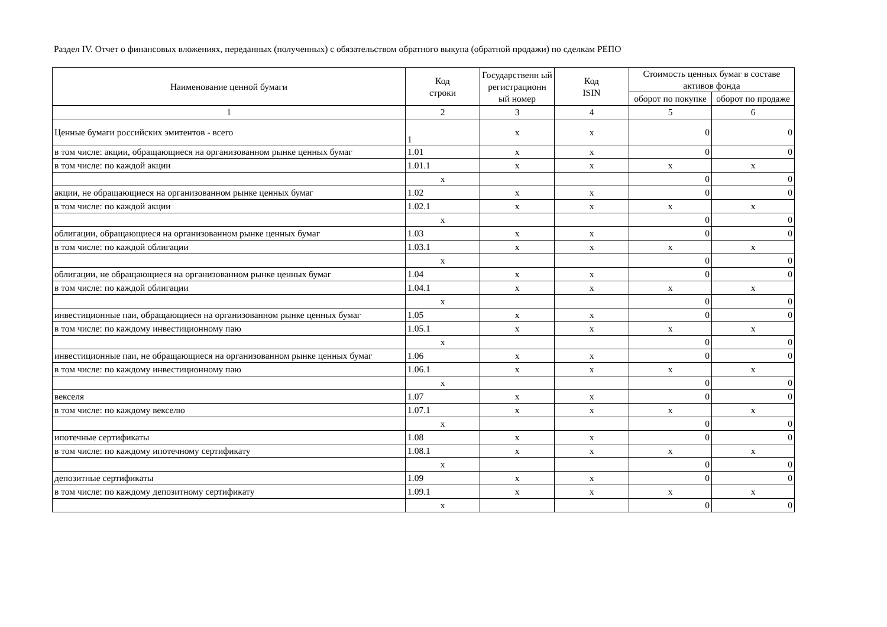Раздел IV. Отчет о финансовых вложениях, переданных (полученных) с обязательством обратного выкупа (обратной продажи) по сделкам РЕПО
| Наименование ценной бумаги | Код строки | Государственн ый регистрационн ый номер | Код ISIN | Стоимость ценных бумаг в составе активов фонда | |
| --- | --- | --- | --- | --- | --- |
| | | | | оборот по покупке | оборот по продаже |
| 1 | 2 | 3 | 4 | 5 | 6 |
| Ценные бумаги российских эмитентов - всего | 1 | x | x | 0 | 0 |
| в том числе: акции, обращающиеся на организованном рынке ценных бумаг | 1.01 | x | x | 0 | 0 |
| в том числе: по каждой акции | 1.01.1 | x | x | x | x |
| | x | | | 0 | 0 |
| акции, не обращающиеся на организованном рынке ценных бумаг | 1.02 | x | x | 0 | 0 |
| в том числе: по каждой акции | 1.02.1 | x | x | x | x |
| | x | | | 0 | 0 |
| облигации, обращающиеся на организованном рынке ценных бумаг | 1.03 | x | x | 0 | 0 |
| в том числе: по каждой облигации | 1.03.1 | x | x | x | x |
| | x | | | 0 | 0 |
| облигации, не обращающиеся на организованном рынке ценных бумаг | 1.04 | x | x | 0 | 0 |
| в том числе: по каждой облигации | 1.04.1 | x | x | x | x |
| | x | | | 0 | 0 |
| инвестиционные паи, обращающиеся на организованном рынке ценных бумаг | 1.05 | x | x | 0 | 0 |
| в том числе: по каждому инвестиционному паю | 1.05.1 | x | x | x | x |
| | x | | | 0 | 0 |
| инвестиционные паи, не обращающиеся на организованном рынке ценных бумаг | 1.06 | x | x | 0 | 0 |
| в том числе: по каждому инвестиционному паю | 1.06.1 | x | x | x | x |
| | x | | | 0 | 0 |
| векселя | 1.07 | x | x | 0 | 0 |
| в том числе: по каждому векселю | 1.07.1 | x | x | x | x |
| | x | | | 0 | 0 |
| ипотечные сертификаты | 1.08 | x | x | 0 | 0 |
| в том числе: по каждому ипотечному сертификату | 1.08.1 | x | x | x | x |
| | x | | | 0 | 0 |
| депозитные сертификаты | 1.09 | x | x | 0 | 0 |
| в том числе: по каждому депозитному сертификату | 1.09.1 | x | x | x | x |
| | x | | | 0 | 0 |